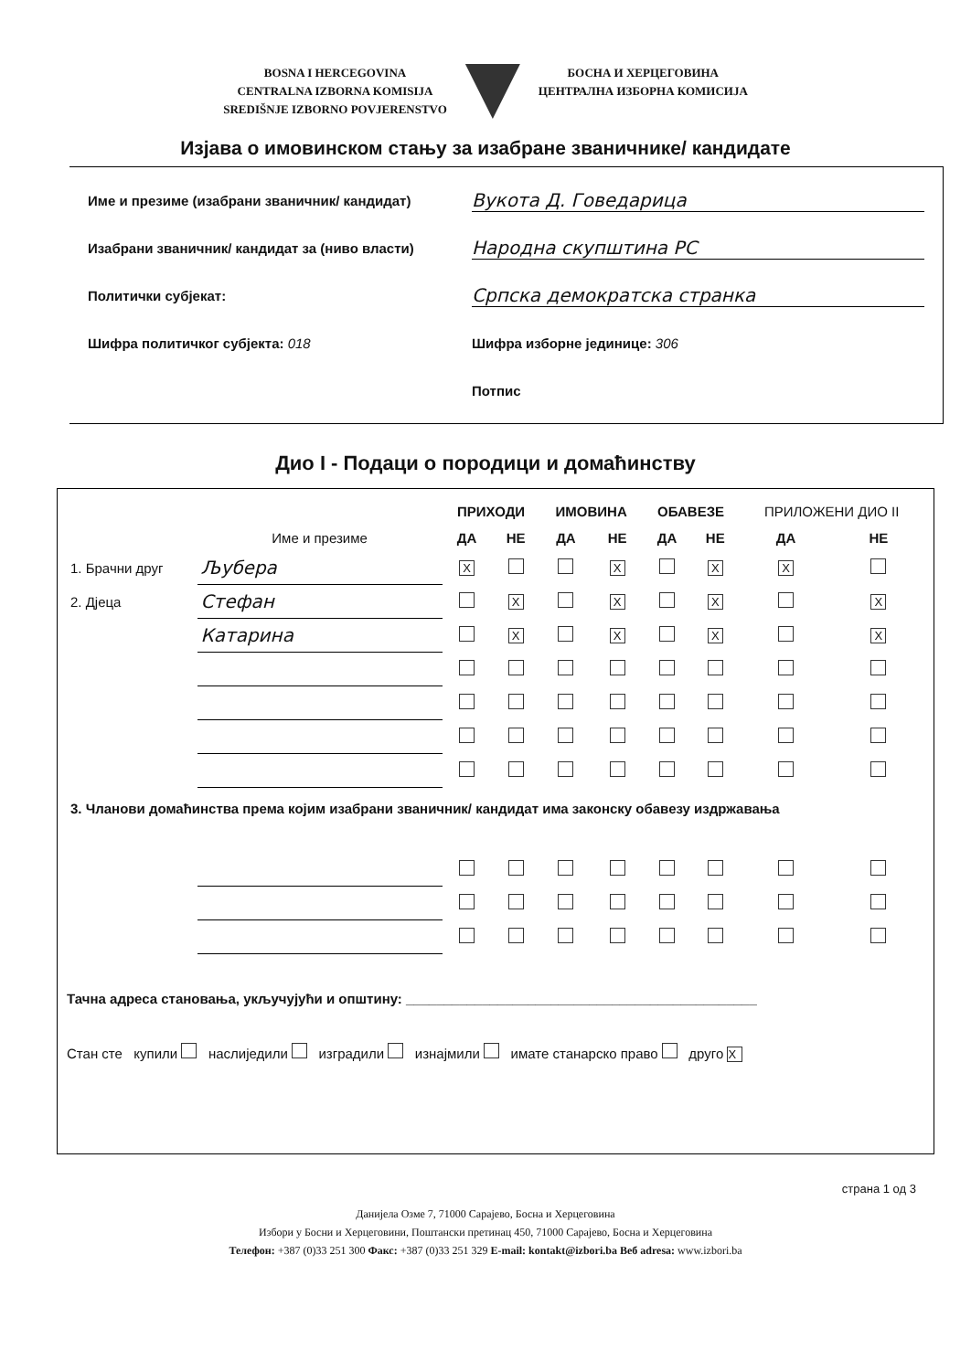BOSNA I HERCEGOVINA
CENTRALNA IZBORNA KOMISIJA
SREDIŠNJE IZBORNO POVJERENSTVO
БОСНА И ХЕРЦЕГОВИНА
ЦЕНТРАЛНА ИЗБОРНА КОМИСИЈА
Изјава о имовинском стању за изабране званичнике/ кандидате
Име и презиме (изабрани званичник/ кандидат) Вукота Д. Говедарица
Изабрани званичник/ кандидат за (ниво власти) Народна скупштина РС
Политички субјекат: Српска демократска странка
Шифра политичког субјекта: 018 Шифра изборне јединице: 306
Потпис
Дио I - Подаци о породици и домаћинству
| | | ПРИХОДИ | | ИМОВИНА | | ОБАВЕЗЕ | | ПРИЛОЖЕНИ ДИО II | |
| --- | --- | --- | --- | --- | --- | --- | --- | --- | --- |
| | Име и презиме | ДА | НЕ | ДА | НЕ | ДА | НЕ | ДА | НЕ |
| 1. Брачни друг | Љубера | X | | | X | | X | X | |
| 2. Дјеца | Стефан | | X | | X | | X | | X |
| | Катарина | | X | | X | | X | | X |
| 3. Чланови домаћинства према којим изабрани званичник/ кандидат има законску обавезу издржавања | | | | | | | | | |
Тачна адреса становања, укључујући и општину: ______________________________________________
Стан сте купили наслиједили изградили изнајмили имате станарско право друго X
страна 1 од 3
Данијела Озме 7, 71000 Сарајево, Босна и Херцеговина
Избори у Босни и Херцеговини, Поштански претинац 450, 71000 Сарајево, Босна и Херцеговина
Телефон: +387 (0)33 251 300 Факс: +387 (0)33 251 329 E-mail: kontakt@izbori.ba Веб adresa: www.izbori.ba